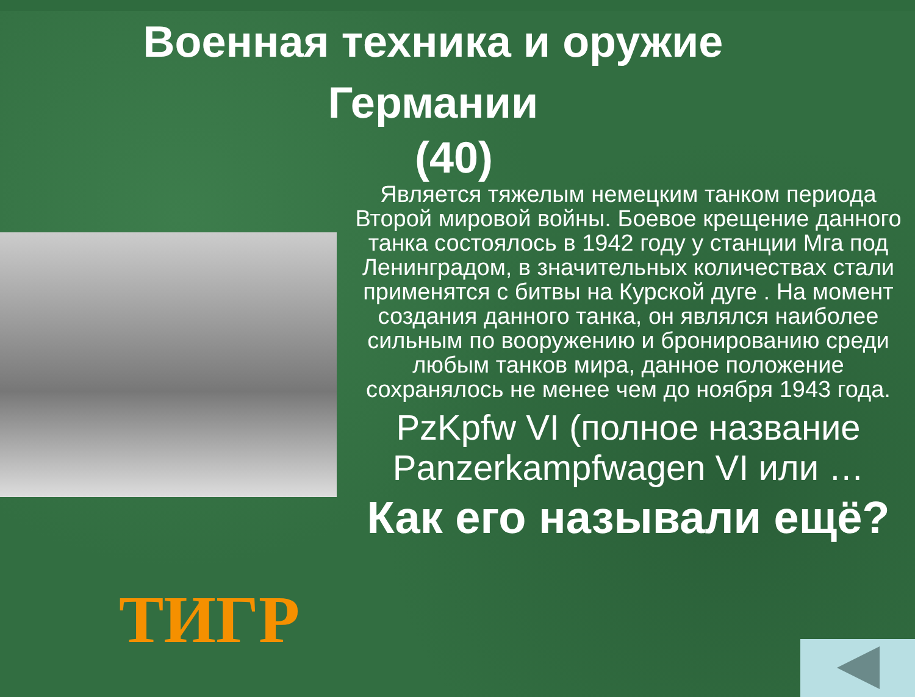Военная техника и оружие
Германии
(40)
Является тяжелым немецким танком периода Второй мировой войны. Боевое крещение данного танка состоялось в 1942 году у станции Мга под Ленинградом, в значительных количествах стали применятся с битвы на Курской дуге . На момент создания данного танка, он являлся наиболее сильным по вооружению и бронированию среди любым танков мира, данное положение сохранялось не менее чем до ноября 1943 года.
PzKpfw VI (полное название Panzerkampfwagen VI или …
Как его называли ещё?
ТИГР